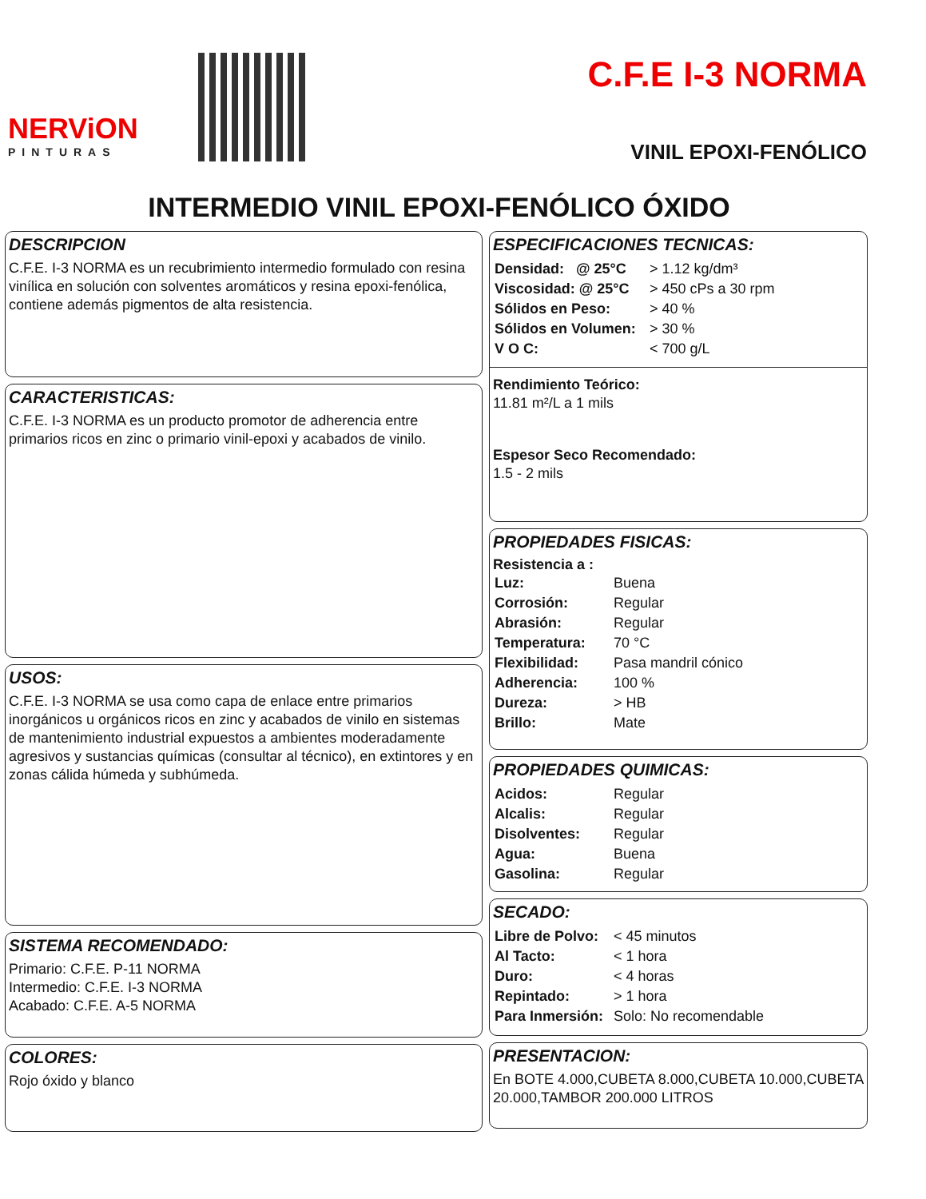NERViON
PINTURAS
C.F.E I-3 NORMA
VINIL EPOXI-FENÓLICO
INTERMEDIO VINIL EPOXI-FENÓLICO ÓXIDO
DESCRIPCION
C.F.E. I-3 NORMA es un recubrimiento intermedio formulado con resina vinílica en solución con solventes aromáticos y resina epoxi-fenólica, contiene además pigmentos de alta resistencia.
CARACTERISTICAS:
C.F.E. I-3 NORMA es un producto promotor de adherencia entre primarios ricos en zinc o primario vinil-epoxi y acabados de vinilo.
USOS:
C.F.E. I-3 NORMA se usa como capa de enlace entre primarios inorgánicos u orgánicos ricos en zinc y acabados de vinilo en sistemas de mantenimiento industrial expuestos a ambientes moderadamente agresivos y sustancias químicas (consultar al técnico), en extintores y en zonas cálida húmeda y subhúmeda.
SISTEMA RECOMENDADO:
Primario: C.F.E. P-11 NORMA
Intermedio: C.F.E. I-3 NORMA
Acabado: C.F.E. A-5 NORMA
COLORES:
Rojo óxido y blanco
ESPECIFICACIONES TECNICAS:
| Densidad: @ 25°C | > 1.12 kg/dm³ |
| Viscosidad: @ 25°C | > 450 cPs a 30 rpm |
| Sólidos en Peso: | > 40 % |
| Sólidos en Volumen: | > 30 % |
| V O C: | < 700 g/L |
Rendimiento Teórico:
11.81 m²/L a 1 mils
Espesor Seco Recomendado:
1.5 - 2 mils
PROPIEDADES FISICAS:
Resistencia a :
| Luz: | Buena |
| Corrosión: | Regular |
| Abrasión: | Regular |
| Temperatura: | 70 °C |
| Flexibilidad: | Pasa mandril cónico |
| Adherencia: | 100 % |
| Dureza: | > HB |
| Brillo: | Mate |
PROPIEDADES QUIMICAS:
| Acidos: | Regular |
| Alcalis: | Regular |
| Disolventes: | Regular |
| Agua: | Buena |
| Gasolina: | Regular |
SECADO:
| Libre de Polvo: | < 45 minutos |
| Al Tacto: | < 1 hora |
| Duro: | < 4 horas |
| Repintado: | > 1 hora |
| Para Inmersión: | Solo: No recomendable |
PRESENTACION:
En BOTE 4.000,CUBETA 8.000,CUBETA 10.000,CUBETA 20.000,TAMBOR 200.000 LITROS